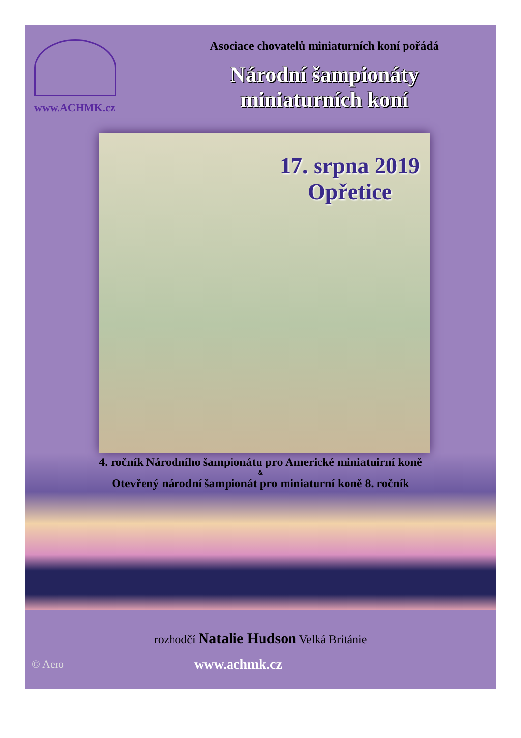www.ACHMK.cz Asociace chovatelů miniaturních koní pořádá
Národní šampionáty
miniaturních koní
17. srpna 2019
Opřetice
4. ročník Národního šampionátu pro Americké miniatuirní koně
&
Otevřený národní šampionát pro miniaturní koně 8. ročník
rozhodčí Natalie Hudson Velká Británie
© Aero
www.achmk.cz